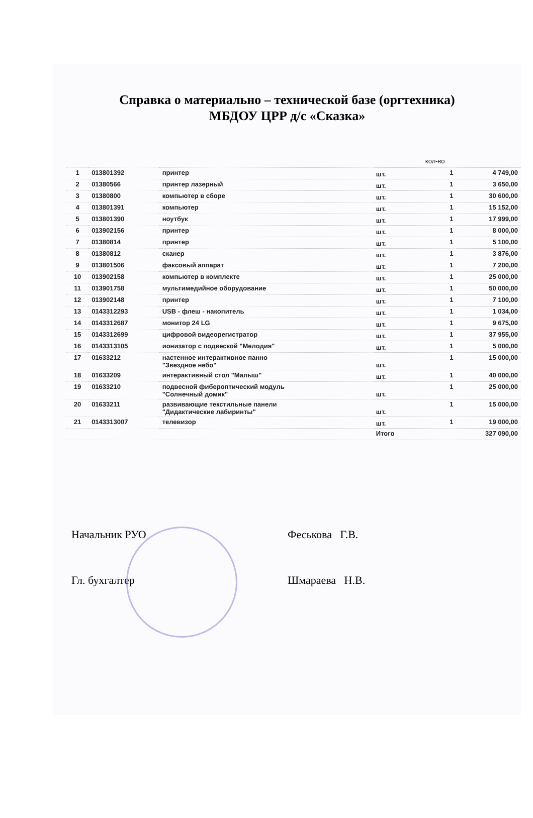Справка о материально – технической базе (оргтехника)
МБДОУ ЦРР д/с «Сказка»
| | | | | кол-во | |
| --- | --- | --- | --- | --- | --- |
| 1 | 013801392 | принтер | шт. | 1 | 4 749,00 |
| 2 | 01380566 | принтер лазерный | шт. | 1 | 3 650,00 |
| 3 | 01380800 | компьютер в сборе | шт. | 1 | 30 600,00 |
| 4 | 013801391 | компьютер | шт. | 1 | 15 152,00 |
| 5 | 013801390 | ноутбук | шт. | 1 | 17 999,00 |
| 6 | 013902156 | принтер | шт. | 1 | 8 000,00 |
| 7 | 01380814 | принтер | шт. | 1 | 5 100,00 |
| 8 | 01380812 | сканер | шт. | 1 | 3 876,00 |
| 9 | 013801506 | факсовый аппарат | шт. | 1 | 7 200,00 |
| 10 | 013902158 | компьютер в комплекте | шт. | 1 | 25 000,00 |
| 11 | 013901758 | мультимедийное оборудование | шт. | 1 | 50 000,00 |
| 12 | 013902148 | принтер | шт. | 1 | 7 100,00 |
| 13 | 0143312293 | USB - флеш - накопитель | шт. | 1 | 1 034,00 |
| 14 | 0143312687 | монитор 24 LG | шт. | 1 | 9 675,00 |
| 15 | 0143312699 | цифровой видеорегистратор | шт. | 1 | 37 955,00 |
| 16 | 0143313105 | ионизатор с подвеской "Мелодия" | шт. | 1 | 5 000,00 |
| 17 | 01633212 | настенное интерактивное панно "Звездное небо" | шт. | 1 | 15 000,00 |
| 18 | 01633209 | интерактивный стол "Малыш" | шт. | 1 | 40 000,00 |
| 19 | 01633210 | подвесной фибероптический модуль "Солнечный домик" | шт. | 1 | 25 000,00 |
| 20 | 01633211 | развивающие текстильные панели "Дидактические лабиринты" | шт. | 1 | 15 000,00 |
| 21 | 0143313007 | телевизор | шт. | 1 | 19 000,00 |
| | | | Итого | | 327 090,00 |
Начальник РУО Феськова Г.В.
Гл. бухгалтер Шмараева Н.В.